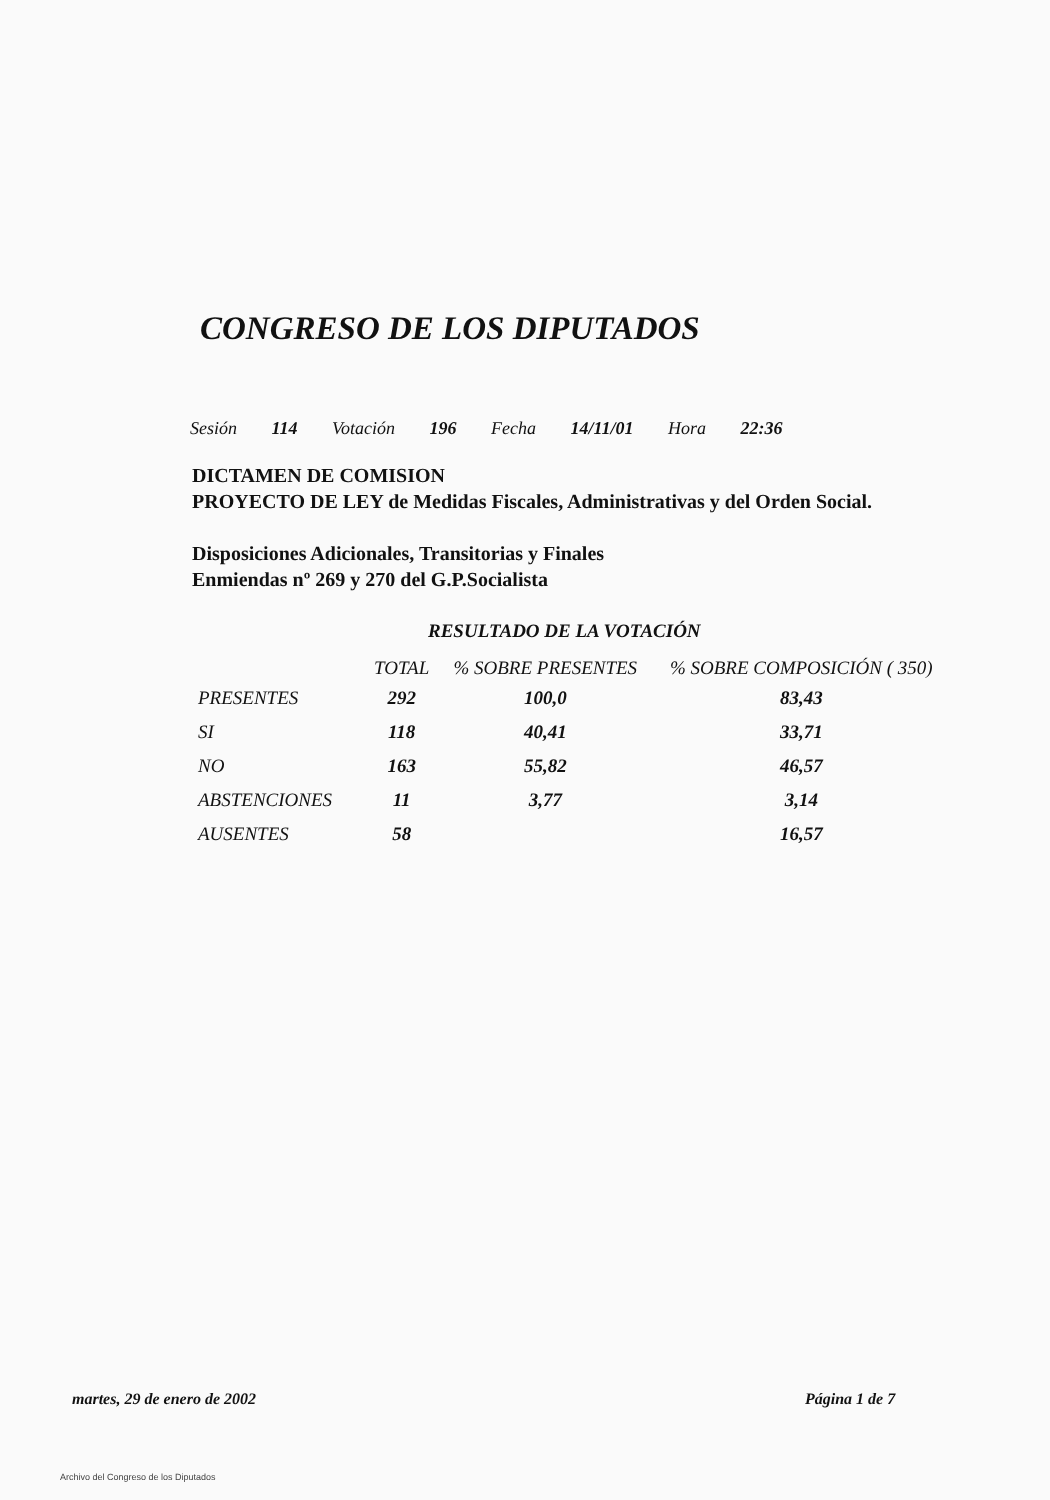CONGRESO DE LOS DIPUTADOS
Sesión 114 Votación 196 Fecha 14/11/01 Hora 22:36
DICTAMEN DE COMISION
PROYECTO DE LEY de Medidas Fiscales, Administrativas y del Orden Social.
Disposiciones Adicionales, Transitorias y Finales
Enmiendas nº 269 y 270 del G.P.Socialista
RESULTADO DE LA VOTACIÓN
| | TOTAL | % SOBRE PRESENTES | % SOBRE COMPOSICIÓN ( 350) |
| --- | --- | --- | --- |
| PRESENTES | 292 | 100,0 | 83,43 |
| SI | 118 | 40,41 | 33,71 |
| NO | 163 | 55,82 | 46,57 |
| ABSTENCIONES | 11 | 3,77 | 3,14 |
| AUSENTES | 58 | | 16,57 |
martes, 29 de enero de 2002 Página 1 de 7
Archivo del Congreso de los Diputados